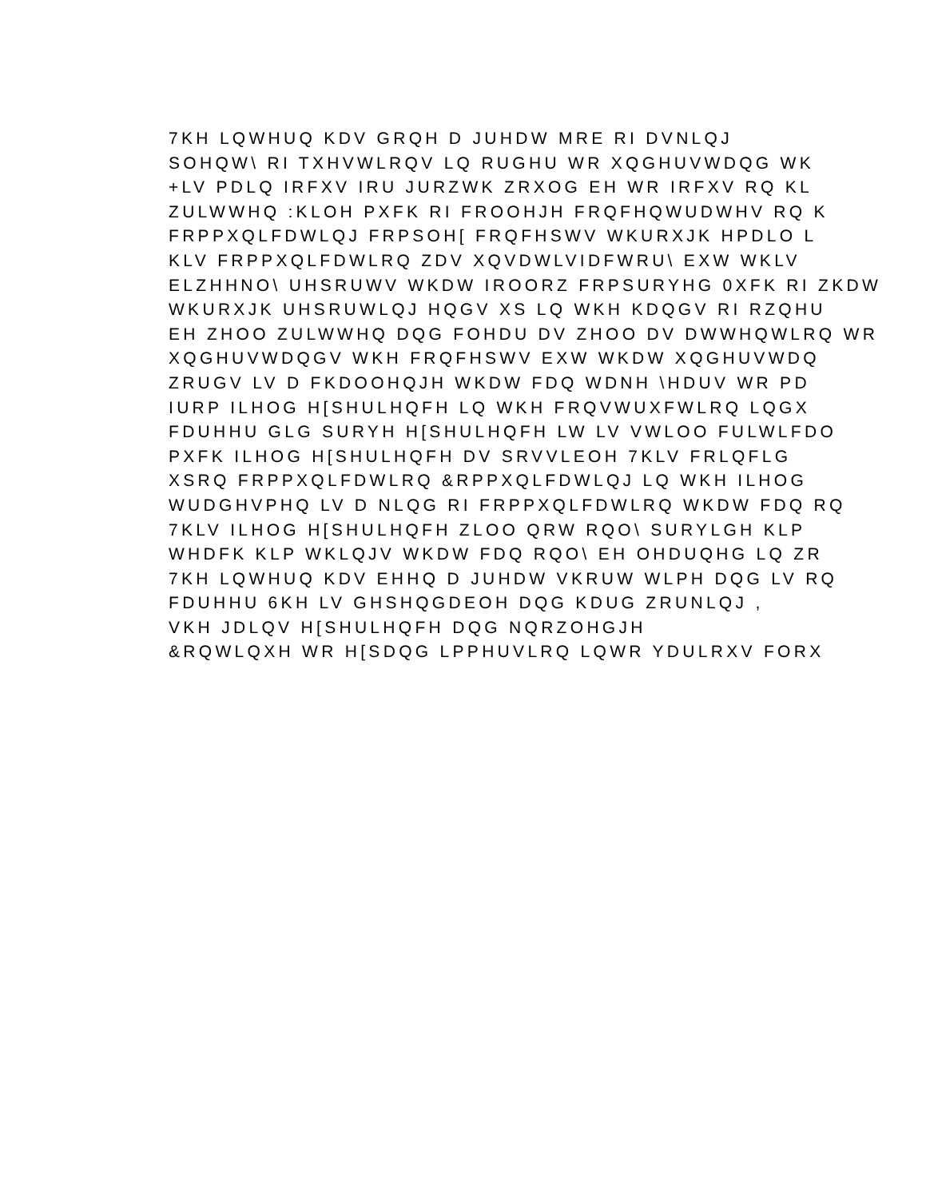7KH LQWHUQ KDV GRQH D JUHDW MRE RI DVNLQJ
SOHQW\ RI TXHVWLRQV LQ RUGHU WR XQGHUVWDQG WK
+LV PDLQ IRFXV IRU JURZWK ZRXOG EH WR IRFXV RQ KL
ZULWWHQ :KLOH PXFK RI FROOHJH FRQFHQWUDWHV RQ K
FRPPXQLFDWLQJ FRPSOH[ FRQFHSWV WKURXJK HPDLO L
KLV FRPPXQLFDWLRQ ZDV XQVDWLVIDFWRU\ EXW WKLV
ELZHHNO\ UHSRUWV WKDW IROORZ FRPSURYHG 0XFK RI ZKDW
WKURXJK UHSRUWLQJ HQGV XS LQ WKH KDQGV RI RZQHU
EH ZHOO ZULWWHQ DQG FOHDU DV ZHOO DV DWWHQWLRQ WR
XQGHUVWDQGV WKH FRQFHSWV EXW WKDW XQGHUVWDQ
ZRUGV LV D FKDOOHQJH WKDW FDQ WDNH \HDUV WR PD
IURP ILHOG H[SHULHQFH LQ WKH FRQVWUXFWLRQ LQGX
FDUHHU GLG SURYH H[SHULHQFH LW LV VWLOO FULWLFDO
PXFK ILHOG H[SHULHQFH DV SRVVLEOH 7KLV FRLQFLG
XSRQ FRPPXQLFDWLRQ &RPPXQLFDWLQJ LQ WKH ILHOG
WUDGHVPHQ LV D NLQG RI FRPPXQLFDWLRQ WKDW FDQ RQ
7KLV ILHOG H[SHULHQFH ZLOO QRW RQO\ SURYLGH KLP
WHDFK KLP WKLQJV WKDW FDQ RQO\ EH OHDUQHG LQ ZR
7KH LQWHUQ KDV EHHQ D JUHDW VKRUW WLPH DQG LV RQ
FDUHHU 6KH LV GHSHQGDEOH DQG KDUG ZRUNLQJ ,
VKH JDLQV H[SHULHQFH DQG NQRZOHGJH
&RQWLQXH WR H[SDQG LPPHUVLRQ LQWR YDULRXV FORX